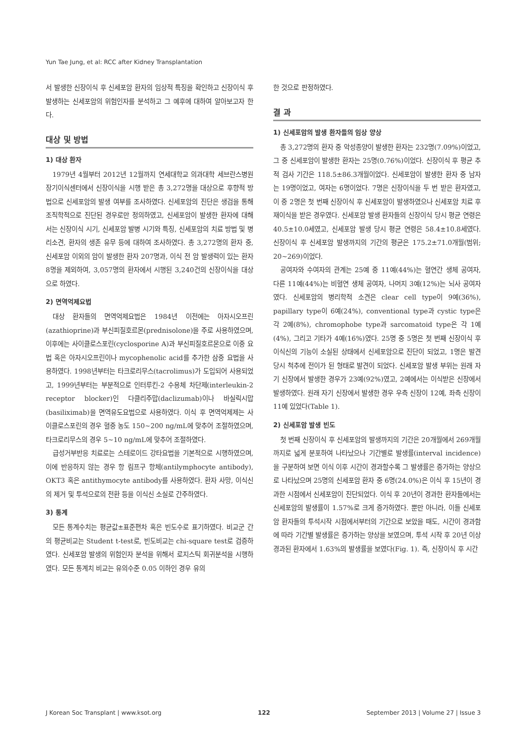Yun Tae Jung, et al: RCC after Kidney Transplantation
서 발생한 신장이식 후 신세포암 환자의 임상적 특징을 확인하고 신장이식 후 발생하는 신세포암의 위험인자를 분석하고 그 예후에 대하여 알아보고자 한다.
대상 및 방법
1) 대상 환자
1979년 4월부터 2012년 12월까지 연세대학교 의과대학 세브란스병원 장기이식센터에서 신장이식을 시행 받은 총 3,272명을 대상으로 후향적 방법으로 신세포암의 발생 여부를 조사하였다. 신세포암의 진단은 생검을 통해 조직학적으로 진단된 경우로만 정의하였고, 신세포암이 발생한 환자에 대해서는 신장이식 시기, 신세포암 발병 시기와 특징, 신세포암의 치료 방법 및 병리소견, 환자의 생존 유무 등에 대하여 조사하였다. 총 3,272명의 환자 중, 신세포암 이외의 암이 발생한 환자 207명과, 이식 전 암 발생력이 있는 환자 8명을 제외하여, 3,057명의 환자에서 시행된 3,240건의 신장이식을 대상으로 하였다.
2) 면역억제요법
대상 환자들의 면역억제요법은 1984년 이전에는 아자시오프린(azathioprine)과 부신피질호르몬(prednisolone)을 주로 사용하였으며, 이후에는 사이클로스포린(cyclosporine A)과 부신피질호르몬으로 이중 요법 혹은 아자시오프린이나 mycophenolic acid를 추가한 삼중 요법을 사용하였다. 1998년부터는 타크로리무스(tacrolimus)가 도입되어 사용되었고, 1999년부터는 부분적으로 인터루킨-2 수용체 차단제(interleukin-2 receptor blocker)인 다클리주맙(daclizumab)이나 바실릭시맙(basiliximab)을 면역유도요법으로 사용하였다. 이식 후 면역억제제는 사이클로스포린의 경우 혈중 농도 150∼200 ng/mL에 맞추어 조절하였으며, 타크로리무스의 경우 5∼10 ng/mL에 맞추어 조절하였다.
급성거부반응 치료로는 스테로이드 강타요법을 기본적으로 시행하였으며, 이에 반응하지 않는 경우 항 림프구 항체(antilymphocyte antibody), OKT3 혹은 antithymocyte antibody를 사용하였다. 환자 사망, 이식신의 제거 및 투석으로의 전환 등을 이식신 소실로 간주하였다.
3) 통계
모든 통계수치는 평균값±표준편차 혹은 빈도수로 표기하였다. 비교군 간의 평균비교는 Student t-test로, 빈도비교는 chi-square test로 검증하였다. 신세포암 발생의 위험인자 분석을 위해서 로지스틱 회귀분석을 시행하였다. 모든 통계치 비교는 유의수준 0.05 이하인 경우 유의
한 것으로 판정하였다.
결 과
1) 신세포암의 발생 환자들의 임상 양상
총 3,272명의 환자 중 악성종양이 발생한 환자는 232명(7.09%)이었고, 그 중 신세포암이 발생한 환자는 25명(0.76%)이었다. 신장이식 후 평균 추적 검사 기간은 118.5±86.3개월이었다. 신세포암이 발생한 환자 중 남자는 19명이었고, 여자는 6명이었다. 7명은 신장이식을 두 번 받은 환자였고, 이 중 2명은 첫 번째 신장이식 후 신세포암이 발생하였으나 신세포암 치료 후 재이식을 받은 경우였다. 신세포암 발생 환자들의 신장이식 당시 평균 연령은 40.5±10.0세였고, 신세포암 발생 당시 평균 연령은 58.4±10.8세였다. 신장이식 후 신세포암 발생까지의 기간의 평균은 175.2±71.0개월(범위; 20∼269)이었다.
공여자와 수여자의 관계는 25예 중 11예(44%)는 혈연간 생체 공여자, 다른 11예(44%)는 비혈연 생체 공여자, 나머지 3예(12%)는 뇌사 공여자였다. 신세포암의 병리학적 소견은 clear cell type이 9예(36%), papillary type이 6예(24%), conventional type과 cystic type은 각 2예(8%), chromophobe type과 sarcomatoid type은 각 1예(4%), 그리고 기타가 4예(16%)였다. 25명 중 5명은 첫 번째 신장이식 후 이식신의 기능이 소실된 상태에서 신세포암으로 진단이 되었고, 1명은 발견 당시 척추에 전이가 된 형태로 발견이 되었다. 신세포암 발생 부위는 원래 자기 신장에서 발생한 경우가 23예(92%)였고, 2예에서는 이식받은 신장에서 발생하였다. 원래 자기 신장에서 발생한 경우 우측 신장이 12예, 좌측 신장이 11예 있었다(Table 1).
2) 신세포암 발생 빈도
첫 번째 신장이식 후 신세포암의 발생까지의 기간은 20개월에서 269개월까지로 넓게 분포하여 나타났으나 기간별로 발생률(interval incidence)을 구분하여 보면 이식 이후 시간이 경과할수록 그 발생률은 증가하는 양상으로 나타났으며 25명의 신세포암 환자 중 6명(24.0%)은 이식 후 15년이 경과한 시점에서 신세포암이 진단되었다. 이식 후 20년이 경과한 환자들에서는 신세포암의 발생률이 1.57%로 크게 증가하였다. 뿐만 아니라, 이들 신세포암 환자들의 투석시작 시점에서부터의 기간으로 보았을 때도, 시간이 경과함에 따라 기간별 발생률은 증가하는 양상을 보였으며, 투석 시작 후 20년 이상 경과된 환자에서 1.63%의 발생률을 보였다(Fig. 1). 즉, 신장이식 후 시간
J Korean Soc Transplant | www.ksot.org 122 September 2013 | Volume 27 | Issue 3